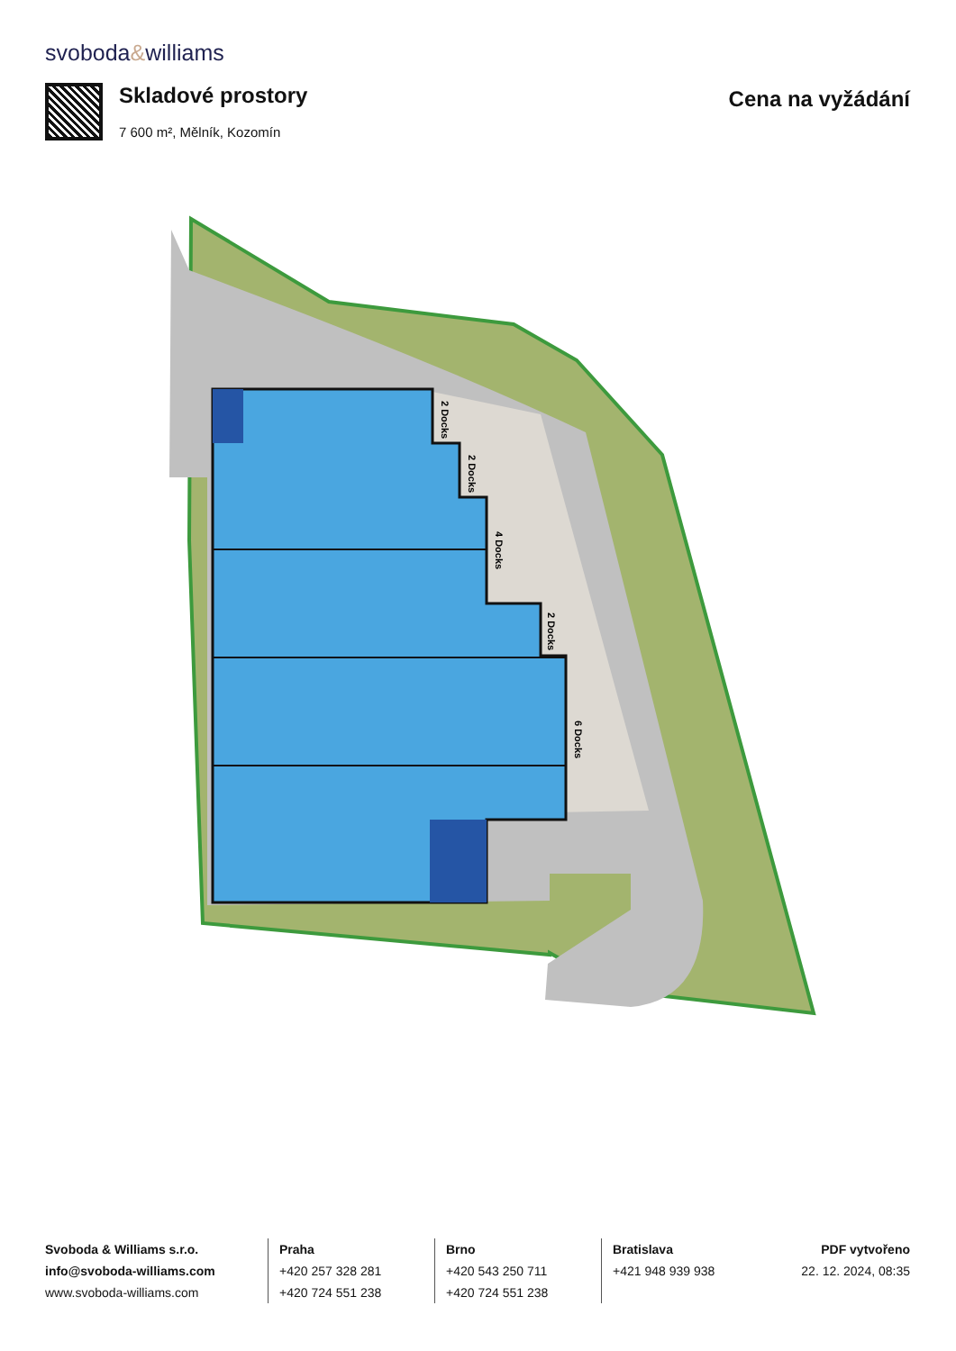svoboda&williams
Skladové prostory
7 600 m², Mělník, Kozomín
Cena na vyžádání
2 Docks
2 Docks
4 Docks
2 Docks
6 Docks
Svoboda & Williams s.r.o.
info@svoboda-williams.com
www.svoboda-williams.com
Praha
+420 257 328 281
+420 724 551 238
Brno
+420 543 250 711
+420 724 551 238
Bratislava
+421 948 939 938
PDF vytvořeno
22. 12. 2024, 08:35